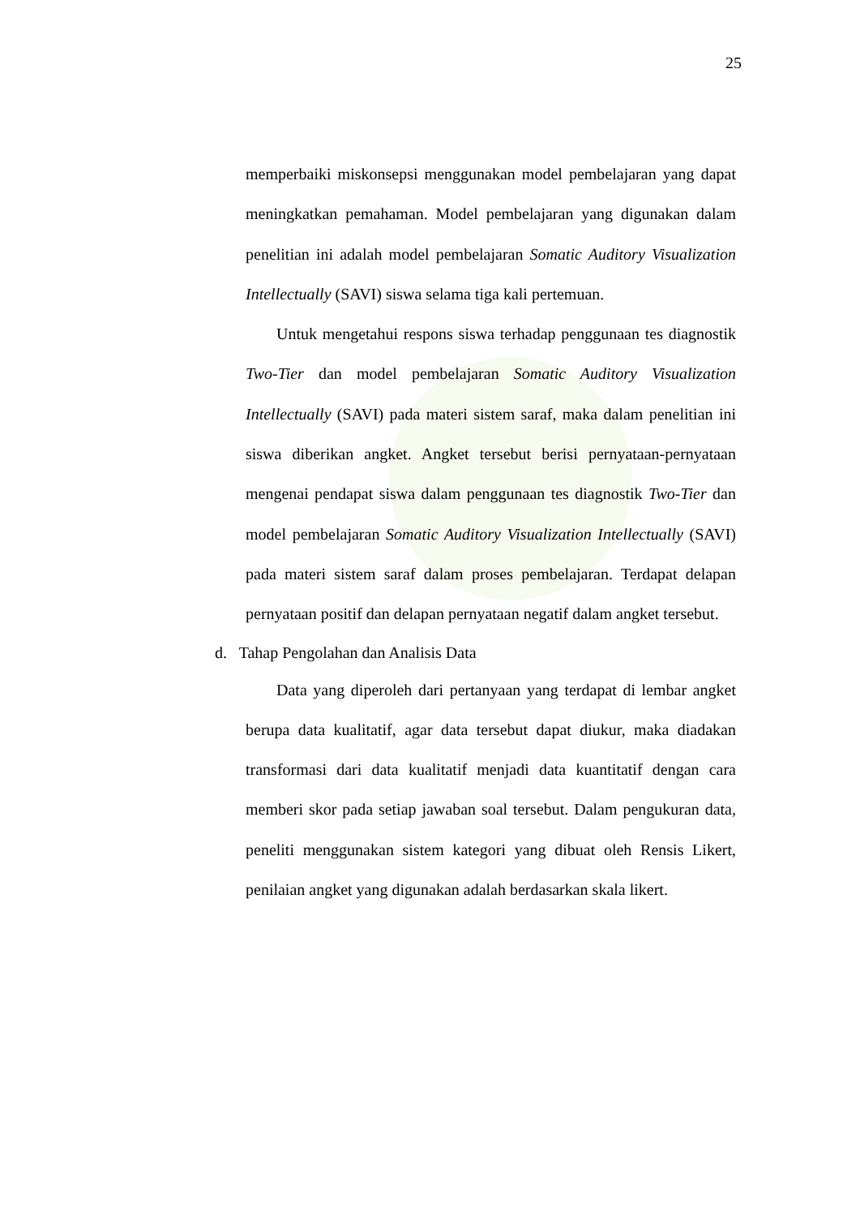25
memperbaiki miskonsepsi menggunakan model pembelajaran yang dapat meningkatkan pemahaman. Model pembelajaran yang digunakan dalam penelitian ini adalah model pembelajaran Somatic Auditory Visualization Intellectually (SAVI) siswa selama tiga kali pertemuan.
Untuk mengetahui respons siswa terhadap penggunaan tes diagnostik Two-Tier dan model pembelajaran Somatic Auditory Visualization Intellectually (SAVI) pada materi sistem saraf, maka dalam penelitian ini siswa diberikan angket. Angket tersebut berisi pernyataan-pernyataan mengenai pendapat siswa dalam penggunaan tes diagnostik Two-Tier dan model pembelajaran Somatic Auditory Visualization Intellectually (SAVI) pada materi sistem saraf dalam proses pembelajaran. Terdapat delapan pernyataan positif dan delapan pernyataan negatif dalam angket tersebut.
d. Tahap Pengolahan dan Analisis Data
Data yang diperoleh dari pertanyaan yang terdapat di lembar angket berupa data kualitatif, agar data tersebut dapat diukur, maka diadakan transformasi dari data kualitatif menjadi data kuantitatif dengan cara memberi skor pada setiap jawaban soal tersebut. Dalam pengukuran data, peneliti menggunakan sistem kategori yang dibuat oleh Rensis Likert, penilaian angket yang digunakan adalah berdasarkan skala likert.